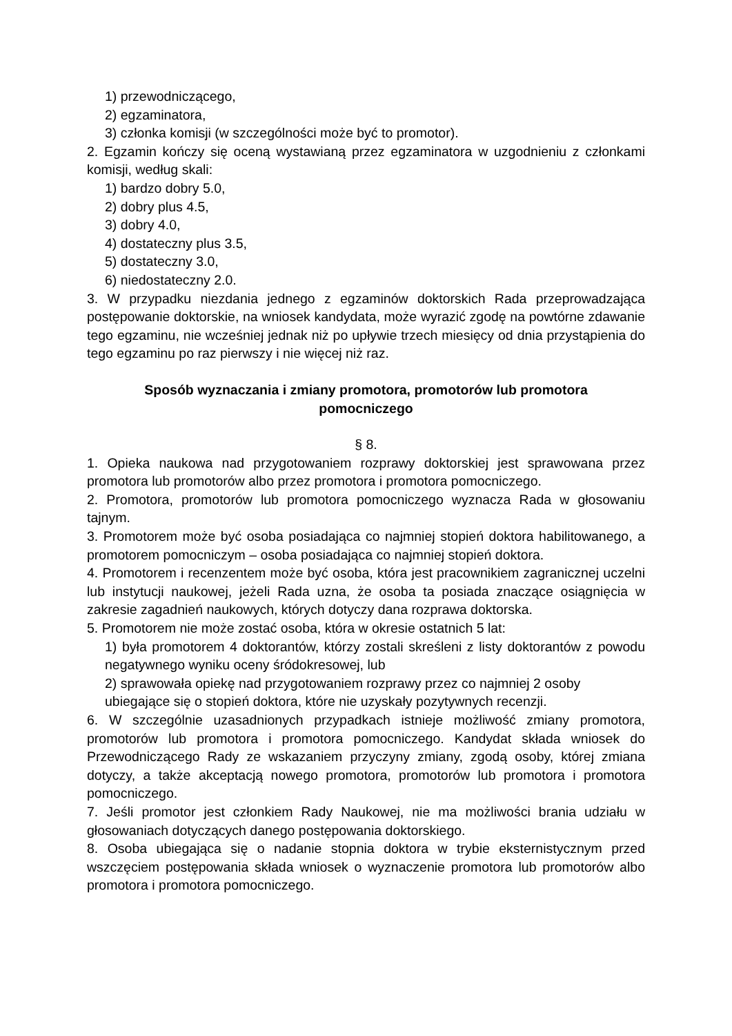1) przewodniczącego,
2) egzaminatora,
3) członka komisji (w szczególności może być to promotor).
2. Egzamin kończy się oceną wystawianą przez egzaminatora w uzgodnieniu z członkami komisji, według skali:
1) bardzo dobry 5.0,
2) dobry plus 4.5,
3) dobry 4.0,
4) dostateczny plus 3.5,
5) dostateczny 3.0,
6) niedostateczny 2.0.
3. W przypadku niezdania jednego z egzaminów doktorskich Rada przeprowadzająca postępowanie doktorskie, na wniosek kandydata, może wyrazić zgodę na powtórne zdawanie tego egzaminu, nie wcześniej jednak niż po upływie trzech miesięcy od dnia przystąpienia do tego egzaminu po raz pierwszy i nie więcej niż raz.
Sposób wyznaczania i zmiany promotora, promotorów lub promotora pomocniczego
§ 8.
1. Opieka naukowa nad przygotowaniem rozprawy doktorskiej jest sprawowana przez promotora lub promotorów albo przez promotora i promotora pomocniczego.
2. Promotora, promotorów lub promotora pomocniczego wyznacza Rada w głosowaniu tajnym.
3. Promotorem może być osoba posiadająca co najmniej stopień doktora habilitowanego, a promotorem pomocniczym – osoba posiadająca co najmniej stopień doktora.
4. Promotorem i recenzentem może być osoba, która jest pracownikiem zagranicznej uczelni lub instytucji naukowej, jeżeli Rada uzna, że osoba ta posiada znaczące osiągnięcia w zakresie zagadnień naukowych, których dotyczy dana rozprawa doktorska.
5. Promotorem nie może zostać osoba, która w okresie ostatnich 5 lat:
1) była promotorem 4 doktorantów, którzy zostali skreśleni z listy doktorantów z powodu negatywnego wyniku oceny śródokresowej, lub
2) sprawowała opiekę nad przygotowaniem rozprawy przez co najmniej 2 osoby ubiegające się o stopień doktora, które nie uzyskały pozytywnych recenzji.
6. W szczególnie uzasadnionych przypadkach istnieje możliwość zmiany promotora, promotorów lub promotora i promotora pomocniczego. Kandydat składa wniosek do Przewodniczącego Rady ze wskazaniem przyczyny zmiany, zgodą osoby, której zmiana dotyczy, a także akceptacją nowego promotora, promotorów lub promotora i promotora pomocniczego.
7. Jeśli promotor jest członkiem Rady Naukowej, nie ma możliwości brania udziału w głosowaniach dotyczących danego postępowania doktorskiego.
8. Osoba ubiegająca się o nadanie stopnia doktora w trybie eksternistycznym przed wszczęciem postępowania składa wniosek o wyznaczenie promotora lub promotorów albo promotora i promotora pomocniczego.